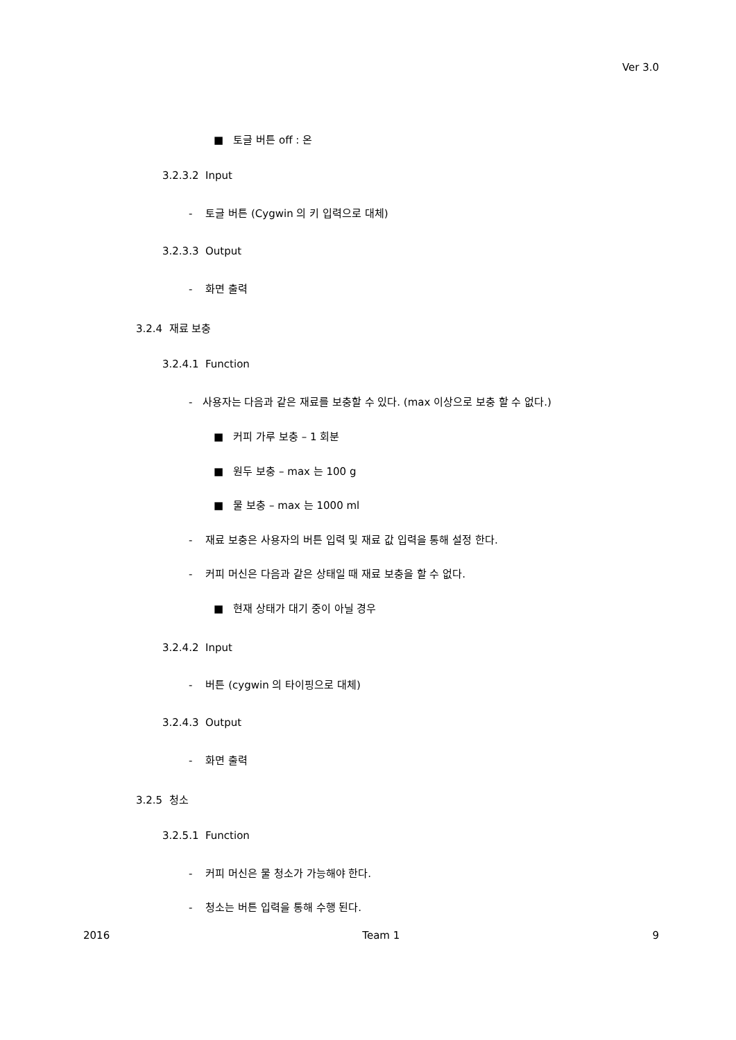Ver 3.0
■ 토글 버튼 off : 온
3.2.3.2 Input
- 토글 버튼 (Cygwin 의 키 입력으로 대체)
3.2.3.3 Output
- 화면 출력
3.2.4 재료 보충
3.2.4.1 Function
- 사용자는 다음과 같은 재료를 보충할 수 있다. (max 이상으로 보충 할 수 없다.)
■ 커피 가루 보충 – 1 회분
■ 원두 보충 – max 는 100 g
■ 물 보충 – max 는 1000 ml
- 재료 보충은 사용자의 버튼 입력 및 재료 값 입력을 통해 설정 한다.
- 커피 머신은 다음과 같은 상태일 때 재료 보충을 할 수 없다.
■ 현재 상태가 대기 중이 아닐 경우
3.2.4.2 Input
- 버튼 (cygwin 의 타이핑으로 대체)
3.2.4.3 Output
- 화면 출력
3.2.5 청소
3.2.5.1 Function
- 커피 머신은 물 청소가 가능해야 한다.
- 청소는 버튼 입력을 통해 수행 된다.
2016 Team 1 9